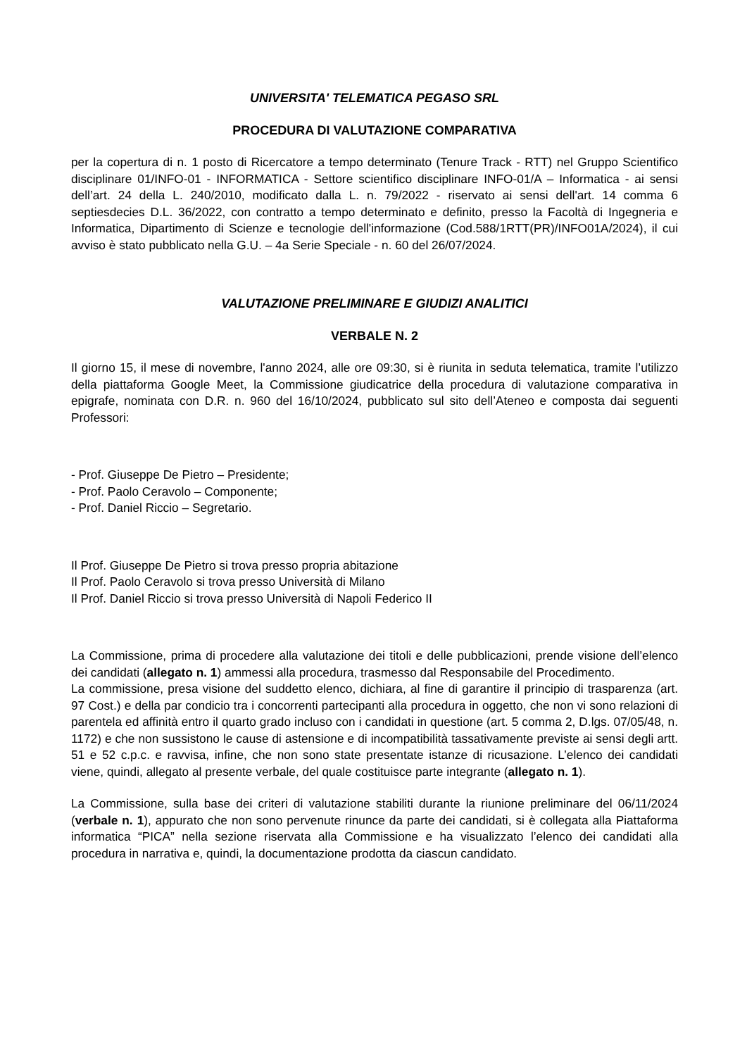UNIVERSITA' TELEMATICA PEGASO SRL
PROCEDURA DI VALUTAZIONE COMPARATIVA
per la copertura di n. 1 posto di Ricercatore a tempo determinato (Tenure Track - RTT) nel Gruppo Scientifico disciplinare 01/INFO-01 - INFORMATICA - Settore scientifico disciplinare INFO-01/A – Informatica - ai sensi dell’art. 24 della L. 240/2010, modificato dalla L. n. 79/2022 - riservato ai sensi dell'art. 14 comma 6 septiesdecies D.L. 36/2022, con contratto a tempo determinato e definito, presso la Facoltà di Ingegneria e Informatica, Dipartimento di Scienze e tecnologie dell'informazione (Cod.588/1RTT(PR)/INFO01A/2024), il cui avviso è stato pubblicato nella G.U. – 4a Serie Speciale - n. 60 del 26/07/2024.
VALUTAZIONE PRELIMINARE E GIUDIZI ANALITICI
VERBALE N. 2
Il giorno 15, il mese di novembre, l'anno 2024, alle ore 09:30, si è riunita in seduta telematica, tramite l’utilizzo della piattaforma Google Meet, la Commissione giudicatrice della procedura di valutazione comparativa in epigrafe, nominata con D.R. n. 960 del 16/10/2024, pubblicato sul sito dell’Ateneo e composta dai seguenti Professori:
- Prof. Giuseppe De Pietro – Presidente;
- Prof. Paolo Ceravolo – Componente;
- Prof. Daniel Riccio – Segretario.
Il Prof. Giuseppe De Pietro si trova presso propria abitazione
Il Prof. Paolo Ceravolo si trova presso Università di Milano
Il Prof. Daniel Riccio si trova presso Università di Napoli Federico II
La Commissione, prima di procedere alla valutazione dei titoli e delle pubblicazioni, prende visione dell’elenco dei candidati (allegato n. 1) ammessi alla procedura, trasmesso dal Responsabile del Procedimento.
La commissione, presa visione del suddetto elenco, dichiara, al fine di garantire il principio di trasparenza (art. 97 Cost.) e della par condicio tra i concorrenti partecipanti alla procedura in oggetto, che non vi sono relazioni di parentela ed affinità entro il quarto grado incluso con i candidati in questione (art. 5 comma 2, D.lgs. 07/05/48, n. 1172) e che non sussistono le cause di astensione e di incompatibilità tassativamente previste ai sensi degli artt. 51 e 52 c.p.c. e ravvisa, infine, che non sono state presentate istanze di ricusazione. L’elenco dei candidati viene, quindi, allegato al presente verbale, del quale costituisce parte integrante (allegato n. 1).
La Commissione, sulla base dei criteri di valutazione stabiliti durante la riunione preliminare del 06/11/2024 (verbale n. 1), appurato che non sono pervenute rinunce da parte dei candidati, si è collegata alla Piattaforma informatica “PICA” nella sezione riservata alla Commissione e ha visualizzato l’elenco dei candidati alla procedura in narrativa e, quindi, la documentazione prodotta da ciascun candidato.